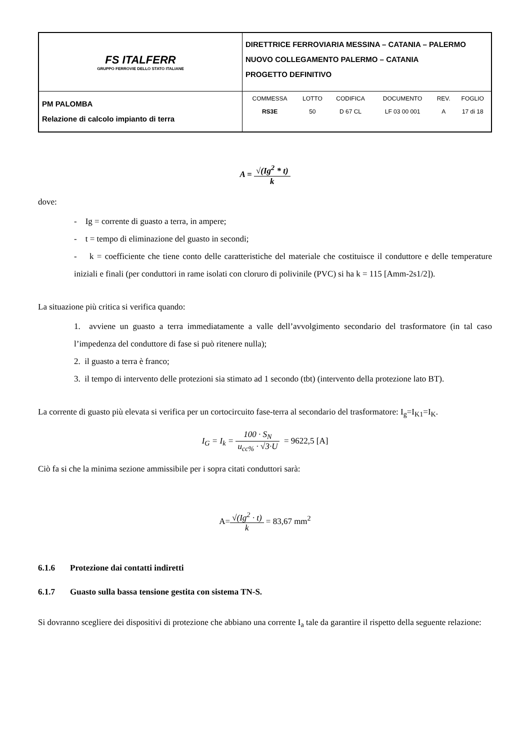| FS ITALFERR GRUPPO FERROVIE DELLO STATO ITALIANE | DIRETTRICE FERROVIARIA MESSINA – CATANIA – PALERMO NUOVO COLLEGAMENTO PALERMO – CATANIA PROGETTO DEFINITIVO |
| PM PALOMBA Relazione di calcolo impianto di terra | / COMMESSA / LOTTO / CODIFICA / DOCUMENTO / REV. / FOGLIO / / RS3E / 50 / D 67 CL / LF 03 00 001 / A / 17 di 18 / |
A = √(Ig<sup>2</sup> * t) k
dove:
- Ig = corrente di guasto a terra, in ampere;
- t = tempo di eliminazione del guasto in secondi;
- k = coefficiente che tiene conto delle caratteristiche del materiale che costituisce il conduttore e delle temperature iniziali e finali (per conduttori in rame isolati con cloruro di polivinile (PVC) si ha k = 115 [Amm-2s1/2]).
La situazione più critica si verifica quando:
1. avviene un guasto a terra immediatamente a valle dell’avvolgimento secondario del trasformatore (in tal caso l’impedenza del conduttore di fase si può ritenere nulla);
2. il guasto a terra è franco;
3. il tempo di intervento delle protezioni sia stimato ad 1 secondo (tbt) (intervento della protezione lato BT).
La corrente di guasto più elevata si verifica per un cortocircuito fase-terra al secondario del trasformatore: I<sub>g</sub>=I<sub>K1</sub>=I<sub>K</sub>.
I<sub>G</sub> = I<sub>k</sub> = 100 · S<sub>N</sub> u<sub>cc%</sub> · √3·U = 9622,5 [A]
Ciò fa si che la minima sezione ammissibile per i sopra citati conduttori sarà:
A=√(Ig<sup>2</sup> · t) k = 83,67 mm<sup>2</sup>
6.1.6 Protezione dai contatti indiretti
6.1.7 Guasto sulla bassa tensione gestita con sistema TN-S.
Si dovranno scegliere dei dispositivi di protezione che abbiano una corrente I<sub>a</sub> tale da garantire il rispetto della seguente relazione: